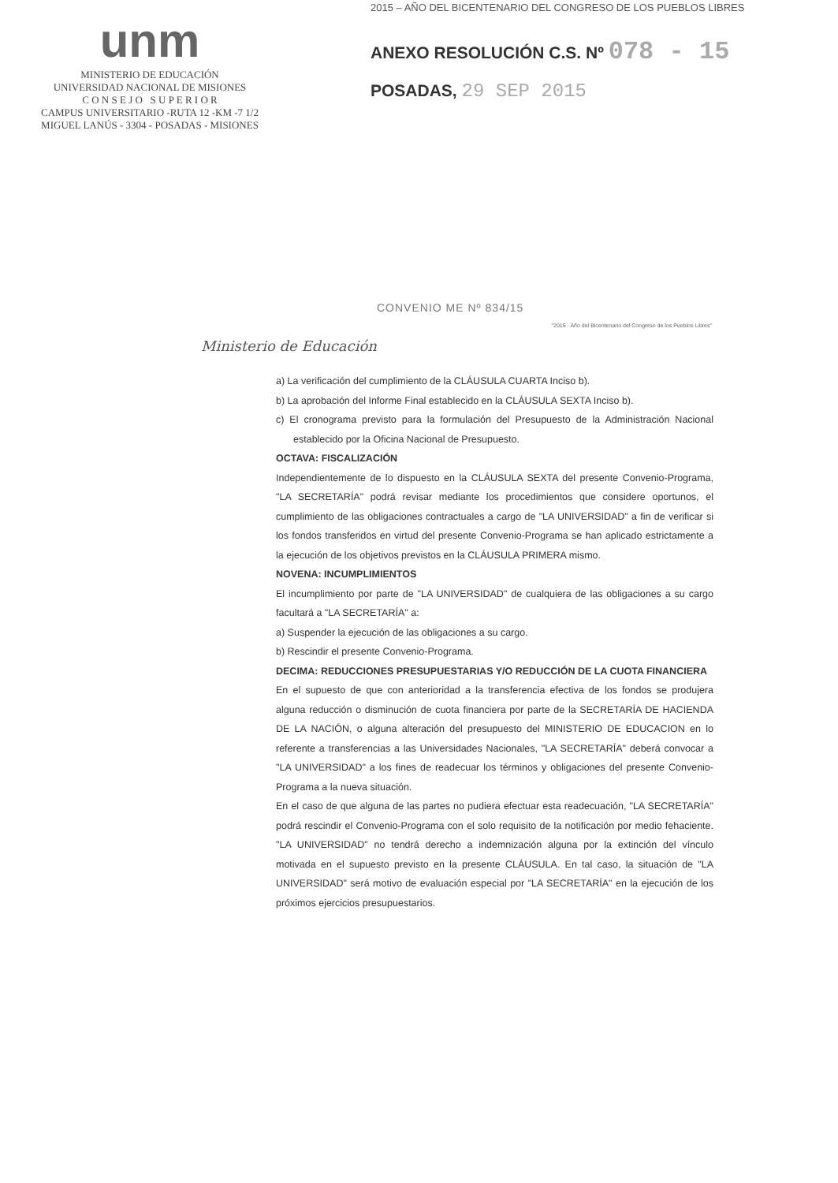2015 – AÑO DEL BICENTENARIO DEL CONGRESO DE LOS PUEBLOS LIBRES
unm
MINISTERIO DE EDUCACIÓN
UNIVERSIDAD NACIONAL DE MISIONES
C O N S E J O S U P E R I O R
CAMPUS UNIVERSITARIO -RUTA 12 -KM -7 1/2
MIGUEL LANÚS - 3304 - POSADAS - MISIONES
ANEXO RESOLUCIÓN C.S. Nº 078 - 15
POSADAS, 29 SEP 2015
CONVENIO ME Nº 834/15
Ministerio de Educación
"2015 - Año del Bicentenario del Congreso de los Pueblos Libres"
a) La verificación del cumplimiento de la CLÁUSULA CUARTA Inciso b).
b) La aprobación del Informe Final establecido en la CLÁUSULA SEXTA Inciso b).
c) El cronograma previsto para la formulación del Presupuesto de la Administración Nacional establecido por la Oficina Nacional de Presupuesto.
OCTAVA: FISCALIZACIÓN
Independientemente de lo dispuesto en la CLÁUSULA SEXTA del presente Convenio-Programa, "LA SECRETARÍA" podrá revisar mediante los procedimientos que considere oportunos, el cumplimiento de las obligaciones contractuales a cargo de "LA UNIVERSIDAD" a fin de verificar si los fondos transferidos en virtud del presente Convenio-Programa se han aplicado estrictamente a la ejecución de los objetivos previstos en la CLÁUSULA PRIMERA mismo.
NOVENA: INCUMPLIMIENTOS
El incumplimiento por parte de "LA UNIVERSIDAD" de cualquiera de las obligaciones a su cargo facultará a "LA SECRETARÍA" a:
a) Suspender la ejecución de las obligaciones a su cargo.
b) Rescindir el presente Convenio-Programa.
DECIMA: REDUCCIONES PRESUPUESTARIAS Y/O REDUCCIÓN DE LA CUOTA FINANCIERA
En el supuesto de que con anterioridad a la transferencia efectiva de los fondos se produjera alguna reducción o disminución de cuota financiera por parte de la SECRETARÍA DE HACIENDA DE LA NACIÓN, o alguna alteración del presupuesto del MINISTERIO DE EDUCACION en lo referente a transferencias a las Universidades Nacionales, "LA SECRETARÍA" deberá convocar a "LA UNIVERSIDAD" a los fines de readecuar los términos y obligaciones del presente Convenio-Programa a la nueva situación.
En el caso de que alguna de las partes no pudiera efectuar esta readecuación, "LA SECRETARÍA" podrá rescindir el Convenio-Programa con el solo requisito de la notificación por medio fehaciente. "LA UNIVERSIDAD" no tendrá derecho a indemnización alguna por la extinción del vínculo motivada en el supuesto previsto en la presente CLÁUSULA. En tal caso, la situación de "LA UNIVERSIDAD" será motivo de evaluación especial por "LA SECRETARÍA" en la ejecución de los próximos ejercicios presupuestarios.